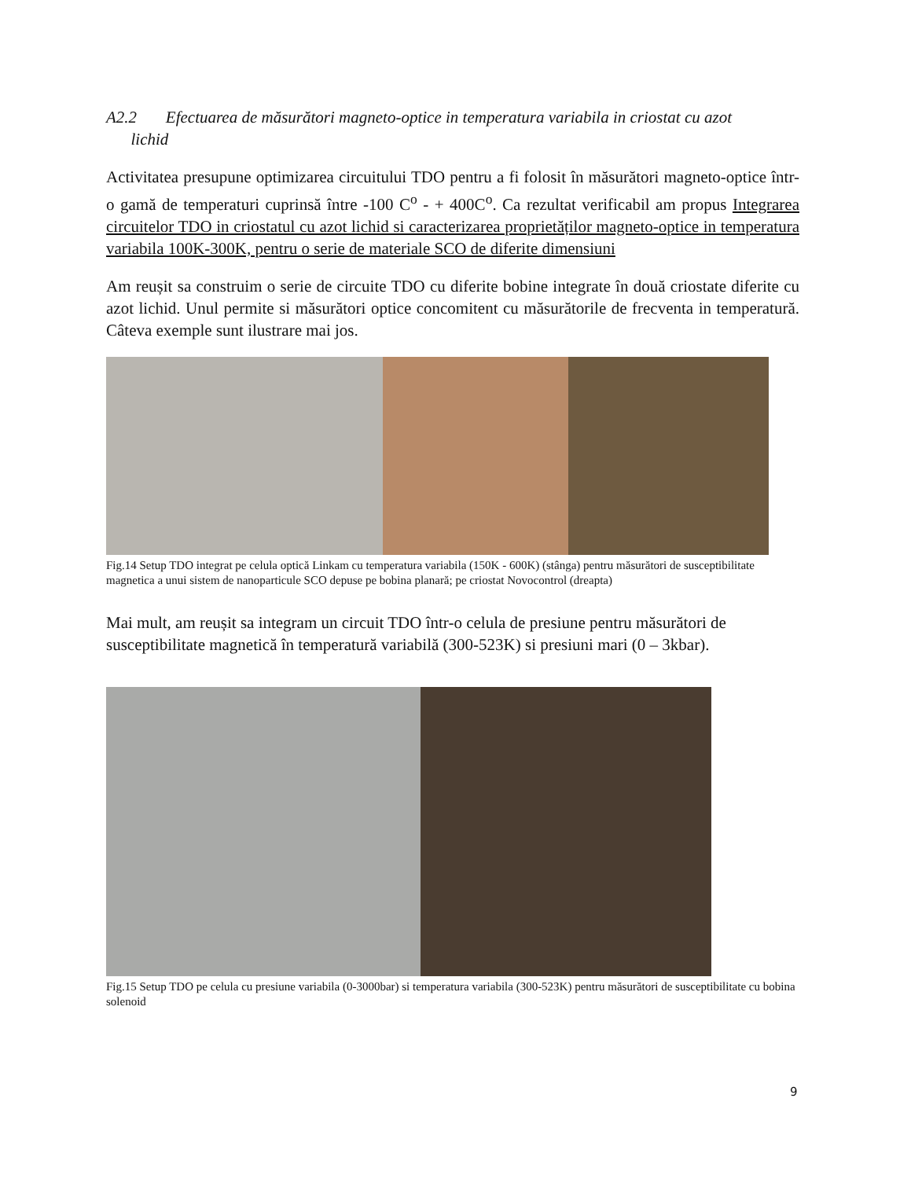A2.2 Efectuarea de măsurători magneto-optice in temperatura variabila in criostat cu azot
lichid
Activitatea presupune optimizarea circuitului TDO pentru a fi folosit în măsurători magneto-optice într-o gamă de temperaturi cuprinsă între -100 C<sup>o</sup> - + 400C<sup>o</sup>. Ca rezultat verificabil am propus Integrarea circuitelor TDO in criostatul cu azot lichid si caracterizarea proprietăților magneto-optice in temperatura variabila 100K-300K, pentru o serie de materiale SCO de diferite dimensiuni
Am reușit sa construim o serie de circuite TDO cu diferite bobine integrate în două criostate diferite cu azot lichid. Unul permite si măsurători optice concomitent cu măsurătorile de frecventa in temperatură. Câteva exemple sunt ilustrare mai jos.
Fig.14 Setup TDO integrat pe celula optică Linkam cu temperatura variabila (150K - 600K) (stânga) pentru măsurători de susceptibilitate magnetica a unui sistem de nanoparticule SCO depuse pe bobina planară; pe criostat Novocontrol (dreapta)
Mai mult, am reușit sa integram un circuit TDO într-o celula de presiune pentru măsurători de susceptibilitate magnetică în temperatură variabilă (300-523K) si presiuni mari (0 – 3kbar).
Fig.15 Setup TDO pe celula cu presiune variabila (0-3000bar) si temperatura variabila (300-523K) pentru măsurători de susceptibilitate cu bobina solenoid
9